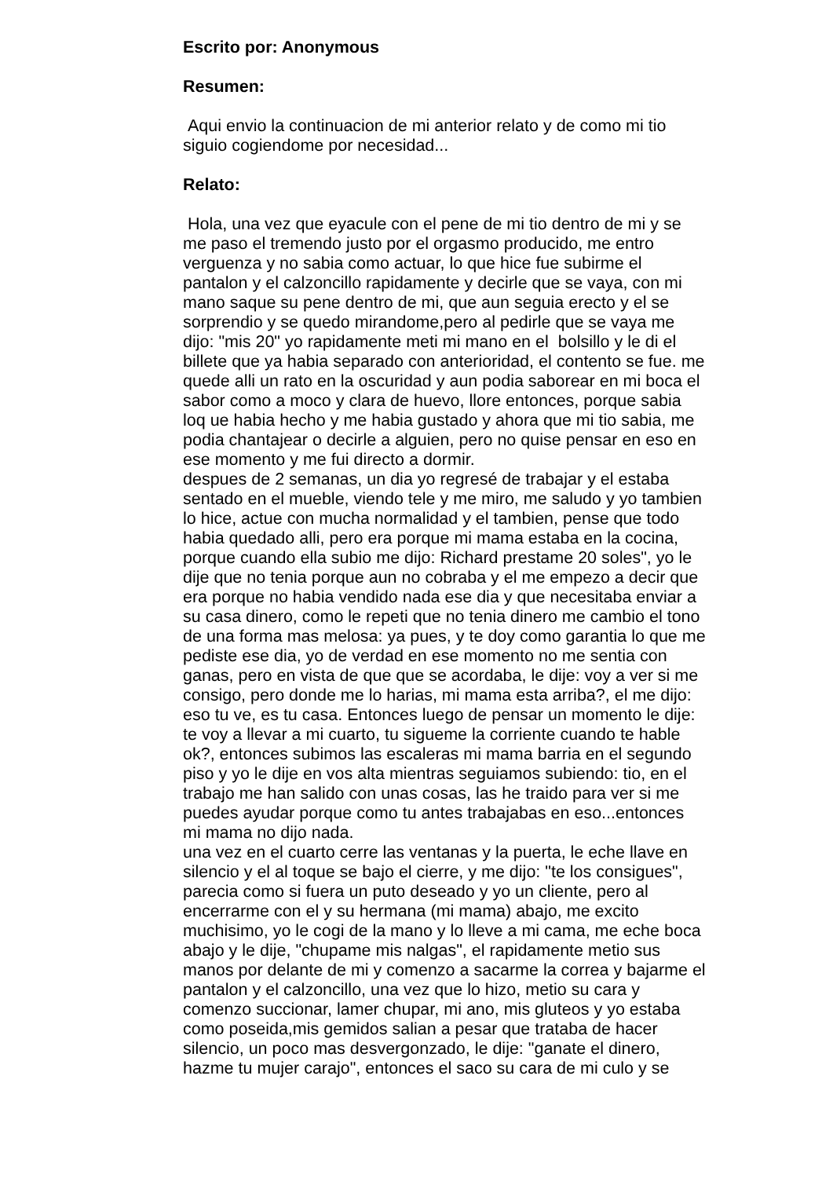Escrito por: Anonymous
Resumen:
Aqui envio la continuacion de mi anterior relato y de como mi tio
siguio cogiendome por necesidad...
Relato:
Hola, una vez que eyacule con el pene de mi tio dentro de mi y se
me paso el tremendo justo por el orgasmo producido, me entro
verguenza y no sabia como actuar, lo que hice fue subirme el
pantalon y el calzoncillo rapidamente y decirle que se vaya, con mi
mano saque su pene dentro de mi, que aun seguia erecto y el se
sorprendio y se quedo mirandome,pero al pedirle que se vaya me
dijo: "mis 20" yo rapidamente meti mi mano en el bolsillo y le di el
billete que ya habia separado con anterioridad, el contento se fue. me
quede alli un rato en la oscuridad y aun podia saborear en mi boca el
sabor como a moco y clara de huevo, llore entonces, porque sabia
loq ue habia hecho y me habia gustado y ahora que mi tio sabia, me
podia chantajear o decirle a alguien, pero no quise pensar en eso en
ese momento y me fui directo a dormir.
despues de 2 semanas, un dia yo regresé de trabajar y el estaba
sentado en el mueble, viendo tele y me miro, me saludo y yo tambien
lo hice, actue con mucha normalidad y el tambien, pense que todo
habia quedado alli, pero era porque mi mama estaba en la cocina,
porque cuando ella subio me dijo: Richard prestame 20 soles", yo le
dije que no tenia porque aun no cobraba y el me empezo a decir que
era porque no habia vendido nada ese dia y que necesitaba enviar a
su casa dinero, como le repeti que no tenia dinero me cambio el tono
de una forma mas melosa: ya pues, y te doy como garantia lo que me
pediste ese dia, yo de verdad en ese momento no me sentia con
ganas, pero en vista de que que se acordaba, le dije: voy a ver si me
consigo, pero donde me lo harias, mi mama esta arriba?, el me dijo:
eso tu ve, es tu casa. Entonces luego de pensar un momento le dije:
te voy a llevar a mi cuarto, tu sigueme la corriente cuando te hable
ok?, entonces subimos las escaleras mi mama barria en el segundo
piso y yo le dije en vos alta mientras seguiamos subiendo: tio, en el
trabajo me han salido con unas cosas, las he traido para ver si me
puedes ayudar porque como tu antes trabajabas en eso...entonces
mi mama no dijo nada.
una vez en el cuarto cerre las ventanas y la puerta, le eche llave en
silencio y el al toque se bajo el cierre, y me dijo: "te los consigues",
parecia como si fuera un puto deseado y yo un cliente, pero al
encerrarme con el y su hermana (mi mama) abajo, me excito
muchisimo, yo le cogi de la mano y lo lleve a mi cama, me eche boca
abajo y le dije, "chupame mis nalgas", el rapidamente metio sus
manos por delante de mi y comenzo a sacarme la correa y bajarme el
pantalon y el calzoncillo, una vez que lo hizo, metio su cara y
comenzo succionar, lamer chupar, mi ano, mis gluteos y yo estaba
como poseida,mis gemidos salian a pesar que trataba de hacer
silencio, un poco mas desvergonzado, le dije: "ganate el dinero,
hazme tu mujer carajo", entonces el saco su cara de mi culo y se